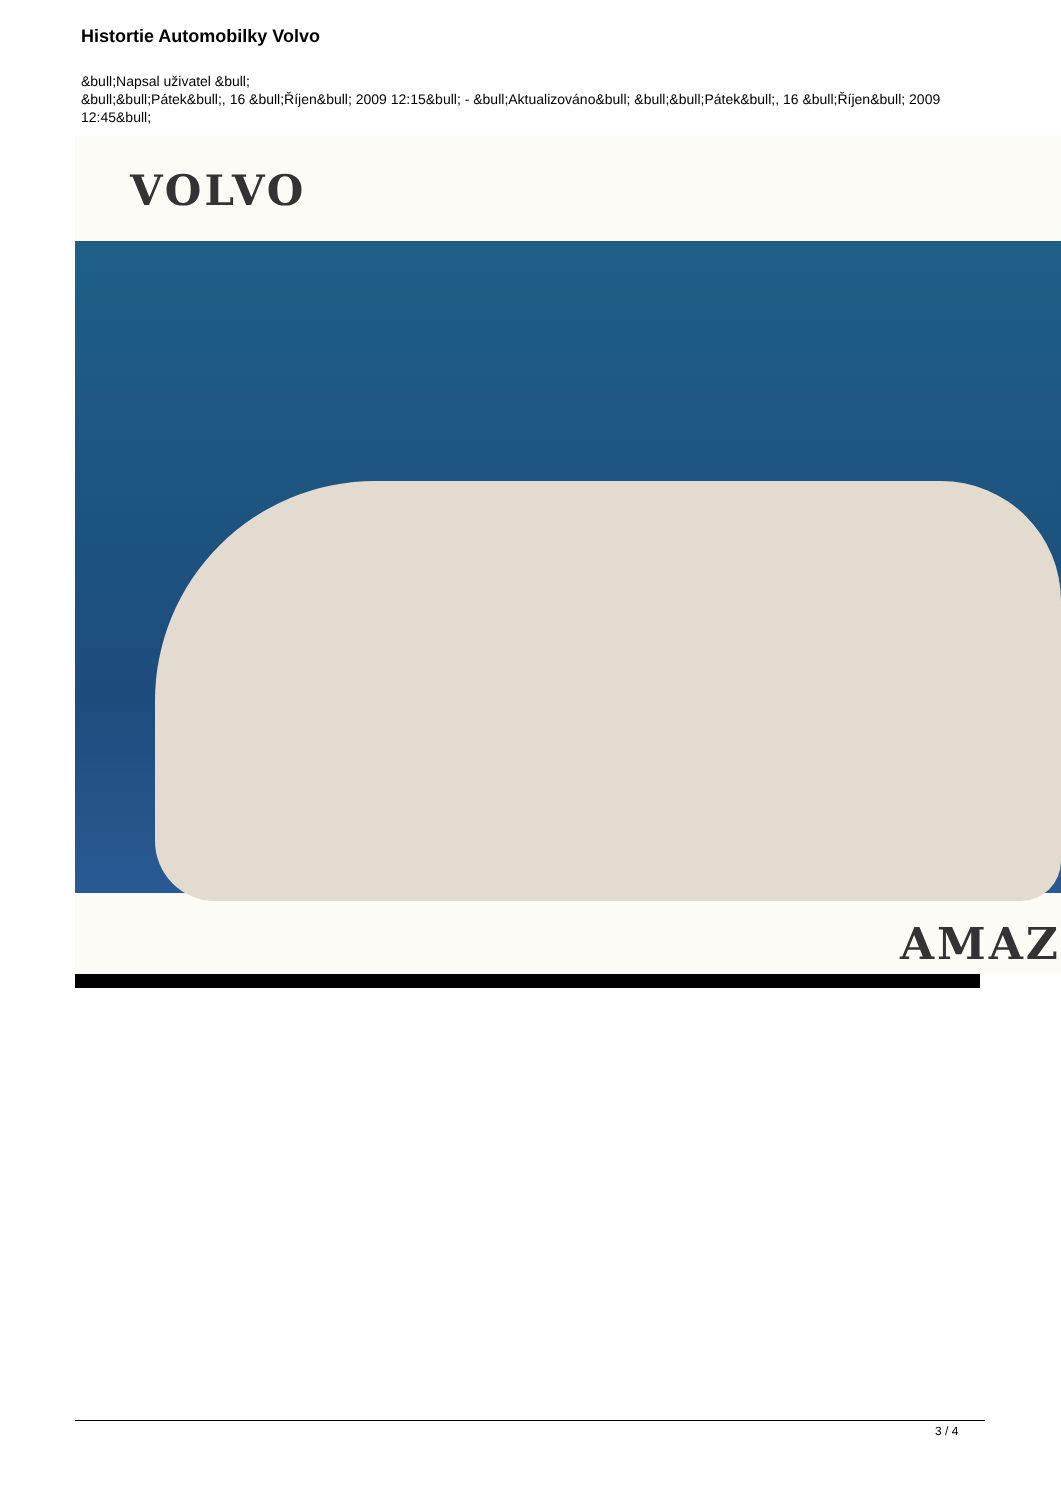Histortie Automobilky Volvo
&bull;Napsal uživatel &bull;
&bull;&bull;Pátek&bull;, 16 &bull;Říjen&bull; 2009 12:15&bull; - &bull;Aktualizováno&bull; &bull;&bull;Pátek&bull;, 16 &bull;Říjen&bull; 2009 12:45&bull;
VOLVO
AMAZ
3 / 4